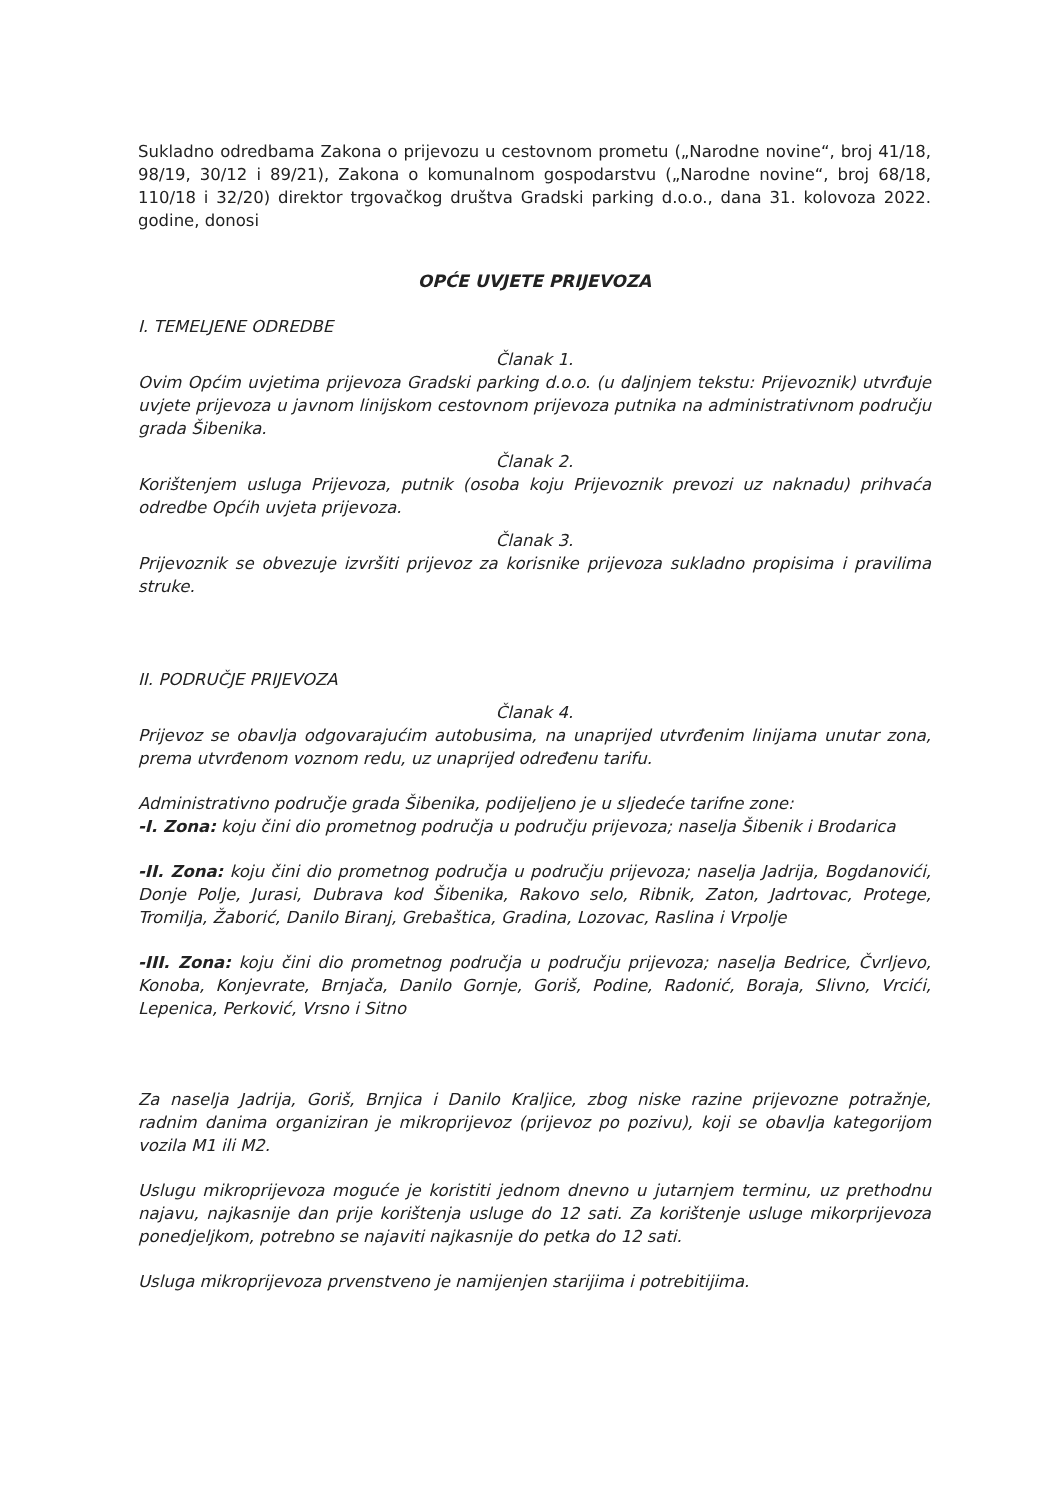Sukladno odredbama Zakona o prijevozu u cestovnom prometu („Narodne novine“, broj 41/18, 98/19, 30/12 i 89/21), Zakona o komunalnom gospodarstvu („Narodne novine“, broj 68/18, 110/18 i 32/20) direktor trgovačkog društva Gradski parking d.o.o., dana 31. kolovoza 2022. godine, donosi
OPĆE UVJETE PRIJEVOZA
I. TEMELJENE ODREDBE
Članak 1.
Ovim Općim uvjetima prijevoza Gradski parking d.o.o. (u daljnjem tekstu: Prijevoznik) utvrđuje uvjete prijevoza u javnom linijskom cestovnom prijevoza putnika na administrativnom području grada Šibenika.
Članak 2.
Korištenjem usluga Prijevoza, putnik (osoba koju Prijevoznik prevozi uz naknadu) prihvaća odredbe Općih uvjeta prijevoza.
Članak 3.
Prijevoznik se obvezuje izvršiti prijevoz za korisnike prijevoza sukladno propisima i pravilima struke.
II. PODRUČJE PRIJEVOZA
Članak 4.
Prijevoz se obavlja odgovarajućim autobusima, na unaprijed utvrđenim linijama unutar zona, prema utvrđenom voznom redu, uz unaprijed određenu tarifu.
Administrativno područje grada Šibenika, podijeljeno je u sljedeće tarifne zone:
-I. Zona: koju čini dio prometnog područja u području prijevoza; naselja Šibenik i Brodarica
-II. Zona: koju čini dio prometnog područja u području prijevoza; naselja Jadrija, Bogdanovići, Donje Polje, Jurasi, Dubrava kod Šibenika, Rakovo selo, Ribnik, Zaton, Jadrtovac, Protege, Tromilja, Žaborić, Danilo Biranj, Grebaštica, Gradina, Lozovac, Raslina i Vrpolje
-III. Zona: koju čini dio prometnog područja u području prijevoza; naselja Bedrice, Čvrljevo, Konoba, Konjevrate, Brnjača, Danilo Gornje, Goriš, Podine, Radonić, Boraja, Slivno, Vrcići, Lepenica, Perković, Vrsno i Sitno
Za naselja Jadrija, Goriš, Brnjica i Danilo Kraljice, zbog niske razine prijevozne potražnje, radnim danima organiziran je mikroprijevoz (prijevoz po pozivu), koji se obavlja kategorijom vozila M1 ili M2.
Uslugu mikroprijevoza moguće je koristiti jednom dnevno u jutarnjem terminu, uz prethodnu najavu, najkasnije dan prije korištenja usluge do 12 sati. Za korištenje usluge mikorprijevoza ponedjeljkom, potrebno se najaviti najkasnije do petka do 12 sati.
Usluga mikroprijevoza prvenstveno je namijenjen starijima i potrebitijima.